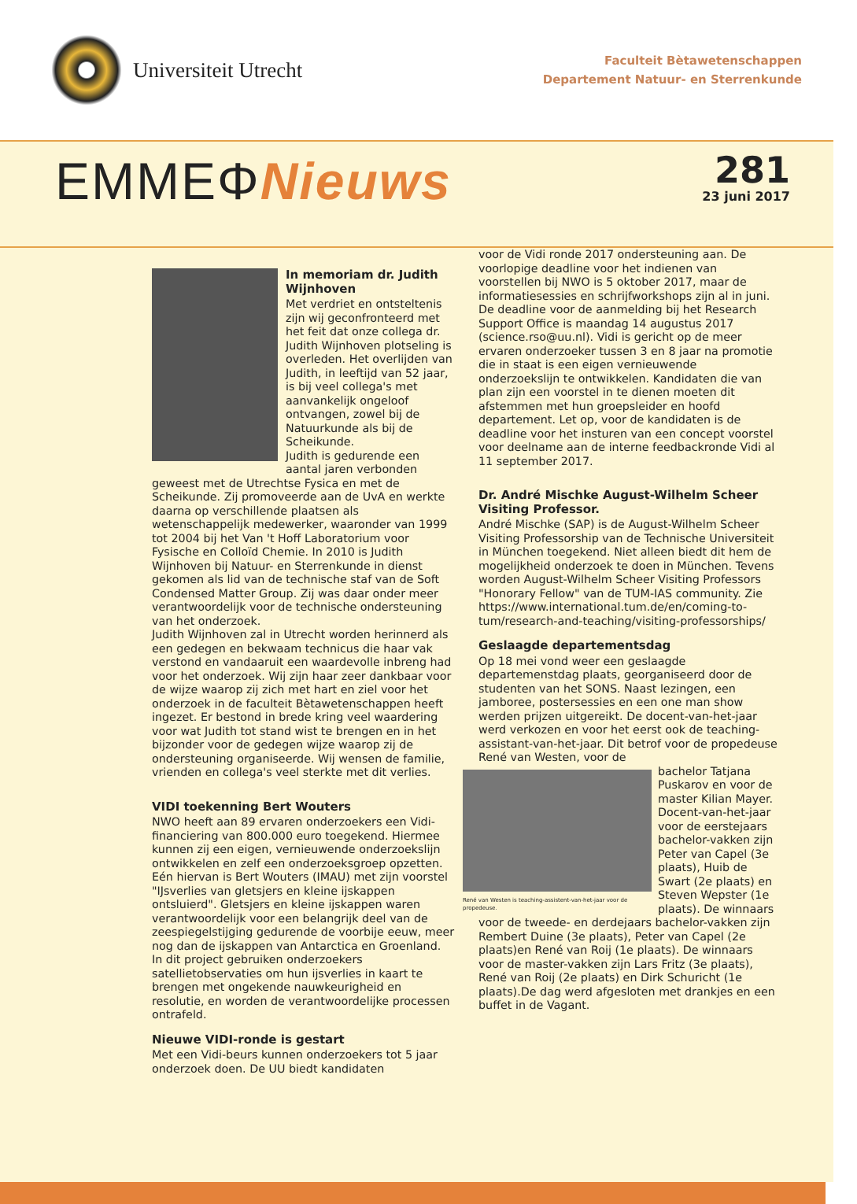Universiteit Utrecht
Faculteit Bètawetenschappen
Departement Natuur- en Sterrenkunde
EMMEΦNieuws
281
23 juni 2017
In memoriam dr. Judith Wijnhoven
Met verdriet en ontsteltenis zijn wij geconfronteerd met het feit dat onze collega dr. Judith Wijnhoven plotseling is overleden. Het overlijden van Judith, in leeftijd van 52 jaar, is bij veel collega's met aanvankelijk ongeloof ontvangen, zowel bij de Natuurkunde als bij de Scheikunde.
Judith is gedurende een aantal jaren verbonden geweest met de Utrechtse Fysica en met de Scheikunde. Zij promoveerde aan de UvA en werkte daarna op verschillende plaatsen als wetenschappelijk medewerker, waaronder van 1999 tot 2004 bij het Van 't Hoff Laboratorium voor Fysische en Colloïd Chemie. In 2010 is Judith Wijnhoven bij Natuur- en Sterrenkunde in dienst gekomen als lid van de technische staf van de Soft Condensed Matter Group. Zij was daar onder meer verantwoordelijk voor de technische ondersteuning van het onderzoek.
Judith Wijnhoven zal in Utrecht worden herinnerd als een gedegen en bekwaam technicus die haar vak verstond en vandaaruit een waardevolle inbreng had voor het onderzoek. Wij zijn haar zeer dankbaar voor de wijze waarop zij zich met hart en ziel voor het onderzoek in de faculteit Bètawetenschappen heeft ingezet. Er bestond in brede kring veel waardering voor wat Judith tot stand wist te brengen en in het bijzonder voor de gedegen wijze waarop zij de ondersteuning organiseerde. Wij wensen de familie, vrienden en collega's veel sterkte met dit verlies.
VIDI toekenning Bert Wouters
NWO heeft aan 89 ervaren onderzoekers een Vidi-financiering van 800.000 euro toegekend. Hiermee kunnen zij een eigen, vernieuwende onderzoekslijn ontwikkelen en zelf een onderzoeksgroep opzetten. Eén hiervan is Bert Wouters (IMAU) met zijn voorstel "IJsverlies van gletsjers en kleine ijskappen ontsluierd". Gletsjers en kleine ijskappen waren verantwoordelijk voor een belangrijk deel van de zeespiegelstijging gedurende de voorbije eeuw, meer nog dan de ijskappen van Antarctica en Groenland. In dit project gebruiken onderzoekers satellietobservaties om hun ijsverlies in kaart te brengen met ongekende nauwkeurigheid en resolutie, en worden de verantwoordelijke processen ontrafeld.
Nieuwe VIDI-ronde is gestart
Met een Vidi-beurs kunnen onderzoekers tot 5 jaar onderzoek doen. De UU biedt kandidaten
voor de Vidi ronde 2017 ondersteuning aan. De voorlopige deadline voor het indienen van voorstellen bij NWO is 5 oktober 2017, maar de informatiesessies en schrijfworkshops zijn al in juni.
De deadline voor de aanmelding bij het Research Support Office is maandag 14 augustus 2017 (science.rso@uu.nl). Vidi is gericht op de meer ervaren onderzoeker tussen 3 en 8 jaar na promotie die in staat is een eigen vernieuwende onderzoekslijn te ontwikkelen. Kandidaten die van plan zijn een voorstel in te dienen moeten dit afstemmen met hun groepsleider en hoofd departement. Let op, voor de kandidaten is de deadline voor het insturen van een concept voorstel voor deelname aan de interne feedbackronde Vidi al 11 september 2017.
Dr. André Mischke August-Wilhelm Scheer Visiting Professor.
André Mischke (SAP) is de August-Wilhelm Scheer Visiting Professorship van de Technische Universiteit in München toegekend. Niet alleen biedt dit hem de mogelijkheid onderzoek te doen in München. Tevens worden August-Wilhelm Scheer Visiting Professors "Honorary Fellow" van de TUM-IAS community. Zie https://www.international.tum.de/en/coming-to-tum/research-and-teaching/visiting-professorships/
Geslaagde departementsdag
Op 18 mei vond weer een geslaagde departemenstdag plaats, georganiseerd door de studenten van het SONS. Naast lezingen, een jamboree, postersessies en een one man show werden prijzen uitgereikt. De docent-van-het-jaar werd verkozen en voor het eerst ook de teaching-assistant-van-het-jaar. Dit betrof voor de propedeuse René van Westen, voor de
René van Westen is teaching-assistent-van-het-jaar voor de propedeuse.
bachelor Tatjana Puskarov en voor de master Kilian Mayer. Docent-van-het-jaar voor de eerstejaars bachelor-vakken zijn Peter van Capel (3e plaats), Huib de Swart (2e plaats) en Steven Wepster (1e plaats). De winnaars voor de tweede- en derdejaars bachelor-vakken zijn Rembert Duine (3e plaats), Peter van Capel (2e plaats)en René van Roij (1e plaats). De winnaars voor de master-vakken zijn Lars Fritz (3e plaats), René van Roij (2e plaats) en Dirk Schuricht (1e plaats).De dag werd afgesloten met drankjes en een buffet in de Vagant.